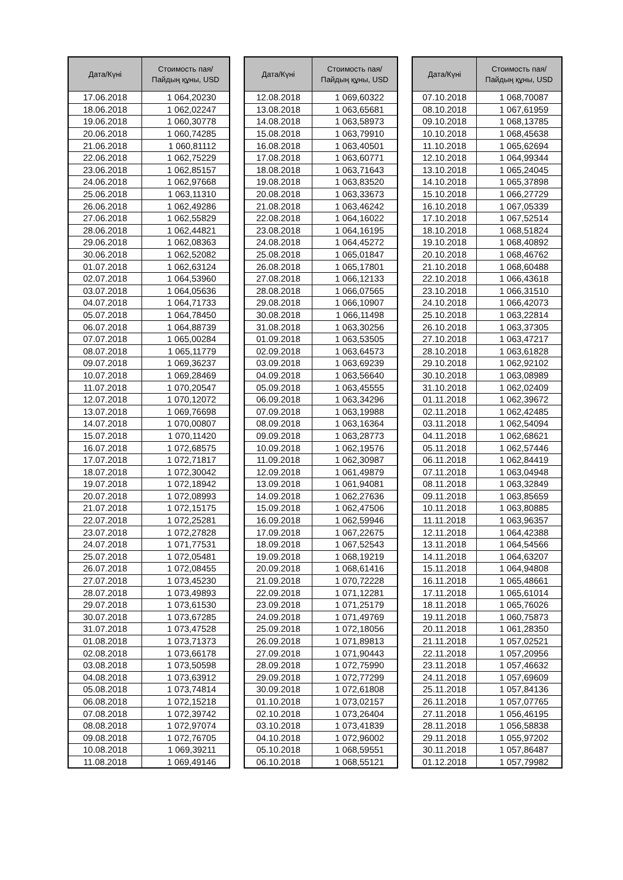| Дата/Күні | Стоимость пая/ Пайдың құны, USD |
| --- | --- |
| 17.06.2018 | 1 064,20230 |
| 18.06.2018 | 1 062,02247 |
| 19.06.2018 | 1 060,30778 |
| 20.06.2018 | 1 060,74285 |
| 21.06.2018 | 1 060,81112 |
| 22.06.2018 | 1 062,75229 |
| 23.06.2018 | 1 062,85157 |
| 24.06.2018 | 1 062,97668 |
| 25.06.2018 | 1 063,11310 |
| 26.06.2018 | 1 062,49286 |
| 27.06.2018 | 1 062,55829 |
| 28.06.2018 | 1 062,44821 |
| 29.06.2018 | 1 062,08363 |
| 30.06.2018 | 1 062,52082 |
| 01.07.2018 | 1 062,63124 |
| 02.07.2018 | 1 064,53960 |
| 03.07.2018 | 1 064,05636 |
| 04.07.2018 | 1 064,71733 |
| 05.07.2018 | 1 064,78450 |
| 06.07.2018 | 1 064,88739 |
| 07.07.2018 | 1 065,00284 |
| 08.07.2018 | 1 065,11779 |
| 09.07.2018 | 1 069,36237 |
| 10.07.2018 | 1 069,28469 |
| 11.07.2018 | 1 070,20547 |
| 12.07.2018 | 1 070,12072 |
| 13.07.2018 | 1 069,76698 |
| 14.07.2018 | 1 070,00807 |
| 15.07.2018 | 1 070,11420 |
| 16.07.2018 | 1 072,68575 |
| 17.07.2018 | 1 072,71817 |
| 18.07.2018 | 1 072,30042 |
| 19.07.2018 | 1 072,18942 |
| 20.07.2018 | 1 072,08993 |
| 21.07.2018 | 1 072,15175 |
| 22.07.2018 | 1 072,25281 |
| 23.07.2018 | 1 072,27828 |
| 24.07.2018 | 1 071,77531 |
| 25.07.2018 | 1 072,05481 |
| 26.07.2018 | 1 072,08455 |
| 27.07.2018 | 1 073,45230 |
| 28.07.2018 | 1 073,49893 |
| 29.07.2018 | 1 073,61530 |
| 30.07.2018 | 1 073,67285 |
| 31.07.2018 | 1 073,47528 |
| 01.08.2018 | 1 073,71373 |
| 02.08.2018 | 1 073,66178 |
| 03.08.2018 | 1 073,50598 |
| 04.08.2018 | 1 073,63912 |
| 05.08.2018 | 1 073,74814 |
| 06.08.2018 | 1 072,15218 |
| 07.08.2018 | 1 072,39742 |
| 08.08.2018 | 1 072,97074 |
| 09.08.2018 | 1 072,76705 |
| 10.08.2018 | 1 069,39211 |
| 11.08.2018 | 1 069,49146 |
| Дата/Күні | Стоимость пая/ Пайдың құны, USD |
| --- | --- |
| 12.08.2018 | 1 069,60322 |
| 13.08.2018 | 1 063,65681 |
| 14.08.2018 | 1 063,58973 |
| 15.08.2018 | 1 063,79910 |
| 16.08.2018 | 1 063,40501 |
| 17.08.2018 | 1 063,60771 |
| 18.08.2018 | 1 063,71643 |
| 19.08.2018 | 1 063,83520 |
| 20.08.2018 | 1 063,33673 |
| 21.08.2018 | 1 063,46242 |
| 22.08.2018 | 1 064,16022 |
| 23.08.2018 | 1 064,16195 |
| 24.08.2018 | 1 064,45272 |
| 25.08.2018 | 1 065,01847 |
| 26.08.2018 | 1 065,17801 |
| 27.08.2018 | 1 066,12133 |
| 28.08.2018 | 1 066,07565 |
| 29.08.2018 | 1 066,10907 |
| 30.08.2018 | 1 066,11498 |
| 31.08.2018 | 1 063,30256 |
| 01.09.2018 | 1 063,53505 |
| 02.09.2018 | 1 063,64573 |
| 03.09.2018 | 1 063,69239 |
| 04.09.2018 | 1 063,56640 |
| 05.09.2018 | 1 063,45555 |
| 06.09.2018 | 1 063,34296 |
| 07.09.2018 | 1 063,19988 |
| 08.09.2018 | 1 063,16364 |
| 09.09.2018 | 1 063,28773 |
| 10.09.2018 | 1 062,19576 |
| 11.09.2018 | 1 062,30987 |
| 12.09.2018 | 1 061,49879 |
| 13.09.2018 | 1 061,94081 |
| 14.09.2018 | 1 062,27636 |
| 15.09.2018 | 1 062,47506 |
| 16.09.2018 | 1 062,59946 |
| 17.09.2018 | 1 067,22675 |
| 18.09.2018 | 1 067,52543 |
| 19.09.2018 | 1 068,19219 |
| 20.09.2018 | 1 068,61416 |
| 21.09.2018 | 1 070,72228 |
| 22.09.2018 | 1 071,12281 |
| 23.09.2018 | 1 071,25179 |
| 24.09.2018 | 1 071,49769 |
| 25.09.2018 | 1 072,18056 |
| 26.09.2018 | 1 071,89813 |
| 27.09.2018 | 1 071,90443 |
| 28.09.2018 | 1 072,75990 |
| 29.09.2018 | 1 072,77299 |
| 30.09.2018 | 1 072,61808 |
| 01.10.2018 | 1 073,02157 |
| 02.10.2018 | 1 073,26404 |
| 03.10.2018 | 1 073,41839 |
| 04.10.2018 | 1 072,96002 |
| 05.10.2018 | 1 068,59551 |
| 06.10.2018 | 1 068,55121 |
| Дата/Күні | Стоимость пая/ Пайдың құны, USD |
| --- | --- |
| 07.10.2018 | 1 068,70087 |
| 08.10.2018 | 1 067,61959 |
| 09.10.2018 | 1 068,13785 |
| 10.10.2018 | 1 068,45638 |
| 11.10.2018 | 1 065,62694 |
| 12.10.2018 | 1 064,99344 |
| 13.10.2018 | 1 065,24045 |
| 14.10.2018 | 1 065,37898 |
| 15.10.2018 | 1 066,27729 |
| 16.10.2018 | 1 067,05339 |
| 17.10.2018 | 1 067,52514 |
| 18.10.2018 | 1 068,51824 |
| 19.10.2018 | 1 068,40892 |
| 20.10.2018 | 1 068,46762 |
| 21.10.2018 | 1 068,60488 |
| 22.10.2018 | 1 066,43618 |
| 23.10.2018 | 1 066,31510 |
| 24.10.2018 | 1 066,42073 |
| 25.10.2018 | 1 063,22814 |
| 26.10.2018 | 1 063,37305 |
| 27.10.2018 | 1 063,47217 |
| 28.10.2018 | 1 063,61828 |
| 29.10.2018 | 1 062,92102 |
| 30.10.2018 | 1 063,08989 |
| 31.10.2018 | 1 062,02409 |
| 01.11.2018 | 1 062,39672 |
| 02.11.2018 | 1 062,42485 |
| 03.11.2018 | 1 062,54094 |
| 04.11.2018 | 1 062,68621 |
| 05.11.2018 | 1 062,57446 |
| 06.11.2018 | 1 062,84419 |
| 07.11.2018 | 1 063,04948 |
| 08.11.2018 | 1 063,32849 |
| 09.11.2018 | 1 063,85659 |
| 10.11.2018 | 1 063,80885 |
| 11.11.2018 | 1 063,96357 |
| 12.11.2018 | 1 064,42388 |
| 13.11.2018 | 1 064,54566 |
| 14.11.2018 | 1 064,63207 |
| 15.11.2018 | 1 064,94808 |
| 16.11.2018 | 1 065,48661 |
| 17.11.2018 | 1 065,61014 |
| 18.11.2018 | 1 065,76026 |
| 19.11.2018 | 1 060,75873 |
| 20.11.2018 | 1 061,28350 |
| 21.11.2018 | 1 057,02521 |
| 22.11.2018 | 1 057,20956 |
| 23.11.2018 | 1 057,46632 |
| 24.11.2018 | 1 057,69609 |
| 25.11.2018 | 1 057,84136 |
| 26.11.2018 | 1 057,07765 |
| 27.11.2018 | 1 056,46195 |
| 28.11.2018 | 1 056,58838 |
| 29.11.2018 | 1 055,97202 |
| 30.11.2018 | 1 057,86487 |
| 01.12.2018 | 1 057,79982 |